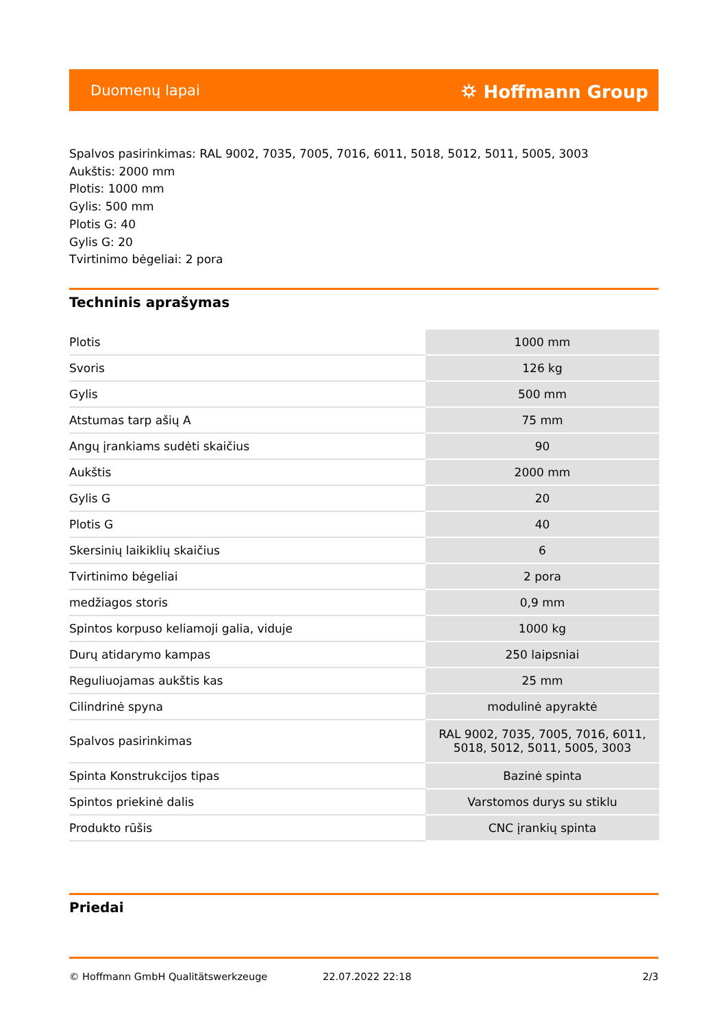Duomenų lapai ⛭ Hoffmann Group
Spalvos pasirinkimas: RAL 9002, 7035, 7005, 7016, 6011, 5018, 5012, 5011, 5005, 3003
Aukštis: 2000 mm
Plotis: 1000 mm
Gylis: 500 mm
Plotis G: 40
Gylis G: 20
Tvirtinimo bėgeliai: 2 pora
Techninis aprašymas
| Plotis | 1000 mm |
| Svoris | 126 kg |
| Gylis | 500 mm |
| Atstumas tarp ašių A | 75 mm |
| Angų įrankiams sudėti skaičius | 90 |
| Aukštis | 2000 mm |
| Gylis G | 20 |
| Plotis G | 40 |
| Skersinių laikiklių skaičius | 6 |
| Tvirtinimo bėgeliai | 2 pora |
| medžiagos storis | 0,9 mm |
| Spintos korpuso keliamoji galia, viduje | 1000 kg |
| Durų atidarymo kampas | 250 laipsniai |
| Reguliuojamas aukštis kas | 25 mm |
| Cilindrinė spyna | modulinė apyraktė |
| Spalvos pasirinkimas | RAL 9002, 7035, 7005, 7016, 6011, 5018, 5012, 5011, 5005, 3003 |
| Spinta Konstrukcijos tipas | Bazinė spinta |
| Spintos priekinė dalis | Varstomos durys su stiklu |
| Produkto rūšis | CNC įrankių spinta |
Priedai
© Hoffmann GmbH Qualitätswerkzeuge 22.07.2022 22:18 2/3